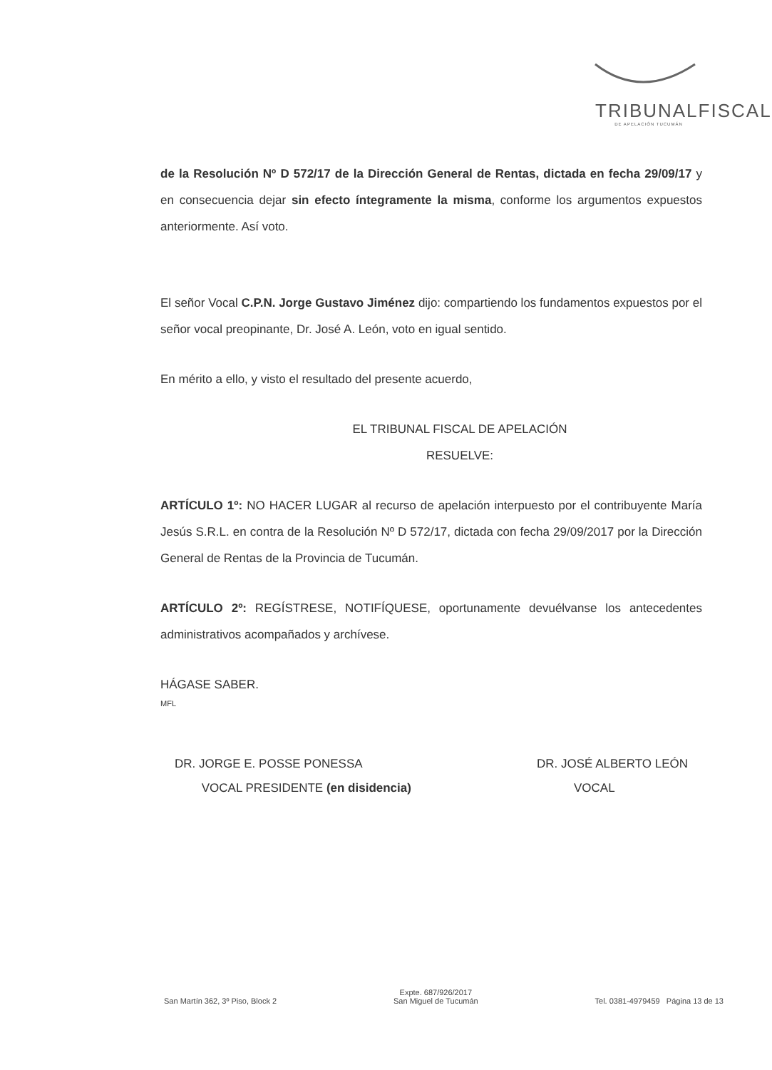TRIBUNALFISCAL
DE APELACIÓN TUCUMÁN
de la Resolución Nº D 572/17 de la Dirección General de Rentas, dictada en fecha 29/09/17 y en consecuencia dejar sin efecto íntegramente la misma, conforme los argumentos expuestos anteriormente. Así voto.
El señor Vocal C.P.N. Jorge Gustavo Jiménez dijo: compartiendo los fundamentos expuestos por el señor vocal preopinante, Dr. José A. León, voto en igual sentido.
En mérito a ello, y visto el resultado del presente acuerdo,
EL TRIBUNAL FISCAL DE APELACIÓN
RESUELVE:
ARTÍCULO 1º: NO HACER LUGAR al recurso de apelación interpuesto por el contribuyente María Jesús S.R.L. en contra de la Resolución Nº D 572/17, dictada con fecha 29/09/2017 por la Dirección General de Rentas de la Provincia de Tucumán.
ARTÍCULO 2º: REGÍSTRESE, NOTIFÍQUESE, oportunamente devuélvanse los antecedentes administrativos acompañados y archívese.
HÁGASE SABER.
MFL
DR. JORGE E. POSSE PONESSA
VOCAL PRESIDENTE (en disidencia)
DR. JOSÉ ALBERTO LEÓN
VOCAL
San Martín 362, 3º Piso, Block 2
Expte. 687/926/2017
San Miguel de Tucumán
Tel. 0381-4979459 Página 13 de 13